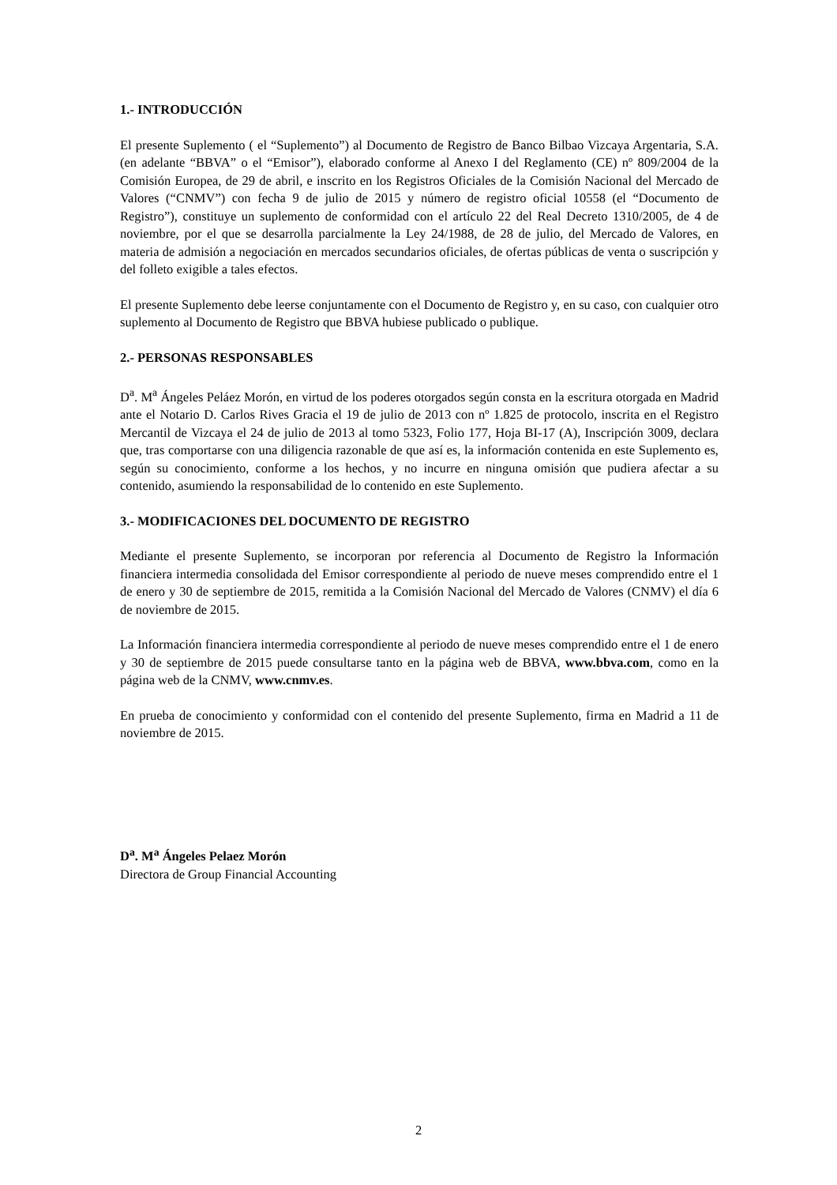1.- INTRODUCCIÓN
El presente Suplemento ( el “Suplemento”) al Documento de Registro de Banco Bilbao Vizcaya Argentaria, S.A. (en adelante “BBVA” o el “Emisor”), elaborado conforme al Anexo I del Reglamento (CE) nº 809/2004 de la Comisión Europea, de 29 de abril, e inscrito en los Registros Oficiales de la Comisión Nacional del Mercado de Valores (“CNMV”) con fecha 9 de julio de 2015 y número de registro oficial 10558 (el “Documento de Registro”), constituye un suplemento de conformidad con el artículo 22 del Real Decreto 1310/2005, de 4 de noviembre, por el que se desarrolla parcialmente la Ley 24/1988, de 28 de julio, del Mercado de Valores, en materia de admisión a negociación en mercados secundarios oficiales, de ofertas públicas de venta o suscripción y del folleto exigible a tales efectos.
El presente Suplemento debe leerse conjuntamente con el Documento de Registro y, en su caso, con cualquier otro suplemento al Documento de Registro que BBVA hubiese publicado o publique.
2.- PERSONAS RESPONSABLES
D<sup>a</sup>. M<sup>a</sup> Ángeles Peláez Morón, en virtud de los poderes otorgados según consta en la escritura otorgada en Madrid ante el Notario D. Carlos Rives Gracia el 19 de julio de 2013 con nº 1.825 de protocolo, inscrita en el Registro Mercantil de Vizcaya el 24 de julio de 2013 al tomo 5323, Folio 177, Hoja BI-17 (A), Inscripción 3009, declara que, tras comportarse con una diligencia razonable de que así es, la información contenida en este Suplemento es, según su conocimiento, conforme a los hechos, y no incurre en ninguna omisión que pudiera afectar a su contenido, asumiendo la responsabilidad de lo contenido en este Suplemento.
3.- MODIFICACIONES DEL DOCUMENTO DE REGISTRO
Mediante el presente Suplemento, se incorporan por referencia al Documento de Registro la Información financiera intermedia consolidada del Emisor correspondiente al periodo de nueve meses comprendido entre el 1 de enero y 30 de septiembre de 2015, remitida a la Comisión Nacional del Mercado de Valores (CNMV) el día 6 de noviembre de 2015.
La Información financiera intermedia correspondiente al periodo de nueve meses comprendido entre el 1 de enero y 30 de septiembre de 2015 puede consultarse tanto en la página web de BBVA, www.bbva.com, como en la página web de la CNMV, www.cnmv.es.
En prueba de conocimiento y conformidad con el contenido del presente Suplemento, firma en Madrid a 11 de noviembre de 2015.
D<sup>a</sup>. M<sup>a</sup> Ángeles Pelaez Morón
Directora de Group Financial Accounting
2